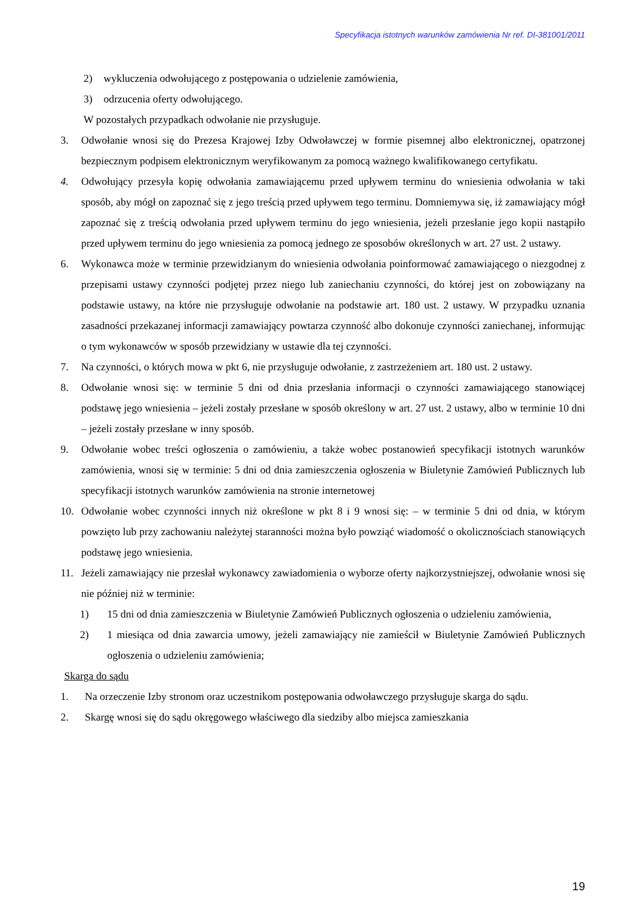Specyfikacja istotnych warunków zamówienia Nr ref. DI-381001/2011
2) wykluczenia odwołującego z postępowania o udzielenie zamówienia,
3) odrzucenia oferty odwołującego.
W pozostałych przypadkach odwołanie nie przysługuje.
3. Odwołanie wnosi się do Prezesa Krajowej Izby Odwoławczej w formie pisemnej albo elektronicznej, opatrzonej bezpiecznym podpisem elektronicznym weryfikowanym za pomocą ważnego kwalifikowanego certyfikatu.
4. Odwołujący przesyła kopię odwołania zamawiającemu przed upływem terminu do wniesienia odwołania w taki sposób, aby mógł on zapoznać się z jego treścią przed upływem tego terminu. Domniemywa się, iż zamawiający mógł zapoznać się z treścią odwołania przed upływem terminu do jego wniesienia, jeżeli przesłanie jego kopii nastąpiło przed upływem terminu do jego wniesienia za pomocą jednego ze sposobów określonych w art. 27 ust. 2 ustawy.
6. Wykonawca może w terminie przewidzianym do wniesienia odwołania poinformować zamawiającego o niezgodnej z przepisami ustawy czynności podjętej przez niego lub zaniechaniu czynności, do której jest on zobowiązany na podstawie ustawy, na które nie przysługuje odwołanie na podstawie art. 180 ust. 2 ustawy. W przypadku uznania zasadności przekazanej informacji zamawiający powtarza czynność albo dokonuje czynności zaniechanej, informując o tym wykonawców w sposób przewidziany w ustawie dla tej czynności.
7. Na czynności, o których mowa w pkt 6, nie przysługuje odwołanie, z zastrzeżeniem art. 180 ust. 2 ustawy.
8. Odwołanie wnosi się: w terminie 5 dni od dnia przesłania informacji o czynności zamawiającego stanowiącej podstawę jego wniesienia – jeżeli zostały przesłane w sposób określony w art. 27 ust. 2 ustawy, albo w terminie 10 dni – jeżeli zostały przesłane w inny sposób.
9. Odwołanie wobec treści ogłoszenia o zamówieniu, a także wobec postanowień specyfikacji istotnych warunków zamówienia, wnosi się w terminie: 5 dni od dnia zamieszczenia ogłoszenia w Biuletynie Zamówień Publicznych lub specyfikacji istotnych warunków zamówienia na stronie internetowej
10. Odwołanie wobec czynności innych niż określone w pkt 8 i 9 wnosi się: – w terminie 5 dni od dnia, w którym powzięto lub przy zachowaniu należytej staranności można było powziąć wiadomość o okolicznościach stanowiących podstawę jego wniesienia.
11. Jeżeli zamawiający nie przesłał wykonawcy zawiadomienia o wyborze oferty najkorzystniejszej, odwołanie wnosi się nie później niż w terminie:
1) 15 dni od dnia zamieszczenia w Biuletynie Zamówień Publicznych ogłoszenia o udzieleniu zamówienia,
2) 1 miesiąca od dnia zawarcia umowy, jeżeli zamawiający nie zamieścił w Biuletynie Zamówień Publicznych ogłoszenia o udzieleniu zamówienia;
Skarga do sądu
1. Na orzeczenie Izby stronom oraz uczestnikom postępowania odwoławczego przysługuje skarga do sądu.
2. Skargę wnosi się do sądu okręgowego właściwego dla siedziby albo miejsca zamieszkania
19